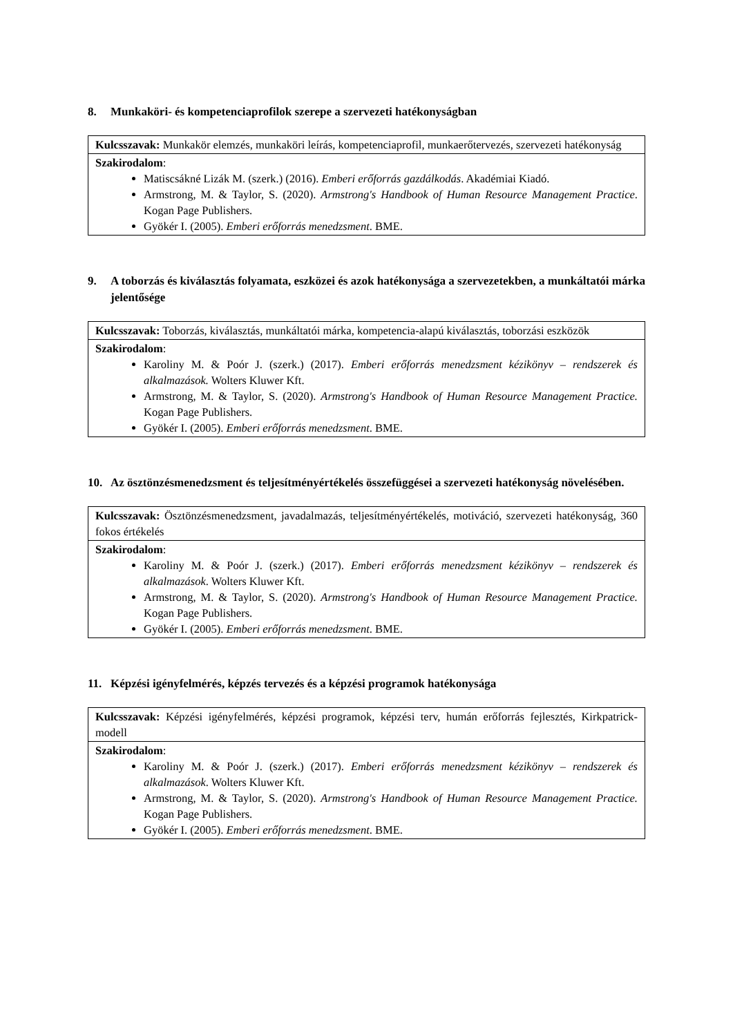8. Munkaköri- és kompetenciaprofilok szerepe a szervezeti hatékonyságban
| Kulcsszavak: Munkakör elemzés, munkaköri leírás, kompetenciaprofil, munkaerőtervezés, szervezeti hatékonyság |
| Szakirodalom : Matiscsákné Lizák M. (szerk.) (2016). Emberi erőforrás gazdálkodás . Akadémiai Kiadó. Armstrong, M. & Taylor, S. (2020). Armstrong's Handbook of Human Resource Management Practice . Kogan Page Publishers. Gyökér I. (2005). Emberi erőforrás menedzsment . BME. |
9. A toborzás és kiválasztás folyamata, eszközei és azok hatékonysága a szervezetekben, a munkáltatói márka jelentősége
| Kulcsszavak: Toborzás, kiválasztás, munkáltatói márka, kompetencia-alapú kiválasztás, toborzási eszközök |
| Szakirodalom : Karoliny M. & Poór J. (szerk.) (2017). Emberi erőforrás menedzsment kézikönyv – rendszerek és alkalmazások. Wolters Kluwer Kft. Armstrong, M. & Taylor, S. (2020). Armstrong's Handbook of Human Resource Management Practice. Kogan Page Publishers. Gyökér I. (2005). Emberi erőforrás menedzsment . BME. |
10. Az ösztönzésmenedzsment és teljesítményértékelés összefüggései a szervezeti hatékonyság növelésében.
| Kulcsszavak: Ösztönzésmenedzsment, javadalmazás, teljesítményértékelés, motiváció, szervezeti hatékonyság, 360 fokos értékelés |
| Szakirodalom : Karoliny M. & Poór J. (szerk.) (2017). Emberi erőforrás menedzsment kézikönyv – rendszerek és alkalmazások . Wolters Kluwer Kft. Armstrong, M. & Taylor, S. (2020). Armstrong's Handbook of Human Resource Management Practice. Kogan Page Publishers. Gyökér I. (2005). Emberi erőforrás menedzsment . BME. |
11. Képzési igényfelmérés, képzés tervezés és a képzési programok hatékonysága
| Kulcsszavak: Képzési igényfelmérés, képzési programok, képzési terv, humán erőforrás fejlesztés, Kirkpatrick-modell |
| Szakirodalom : Karoliny M. & Poór J. (szerk.) (2017). Emberi erőforrás menedzsment kézikönyv – rendszerek és alkalmazások . Wolters Kluwer Kft. Armstrong, M. & Taylor, S. (2020). Armstrong's Handbook of Human Resource Management Practice. Kogan Page Publishers. Gyökér I. (2005). Emberi erőforrás menedzsment . BME. |